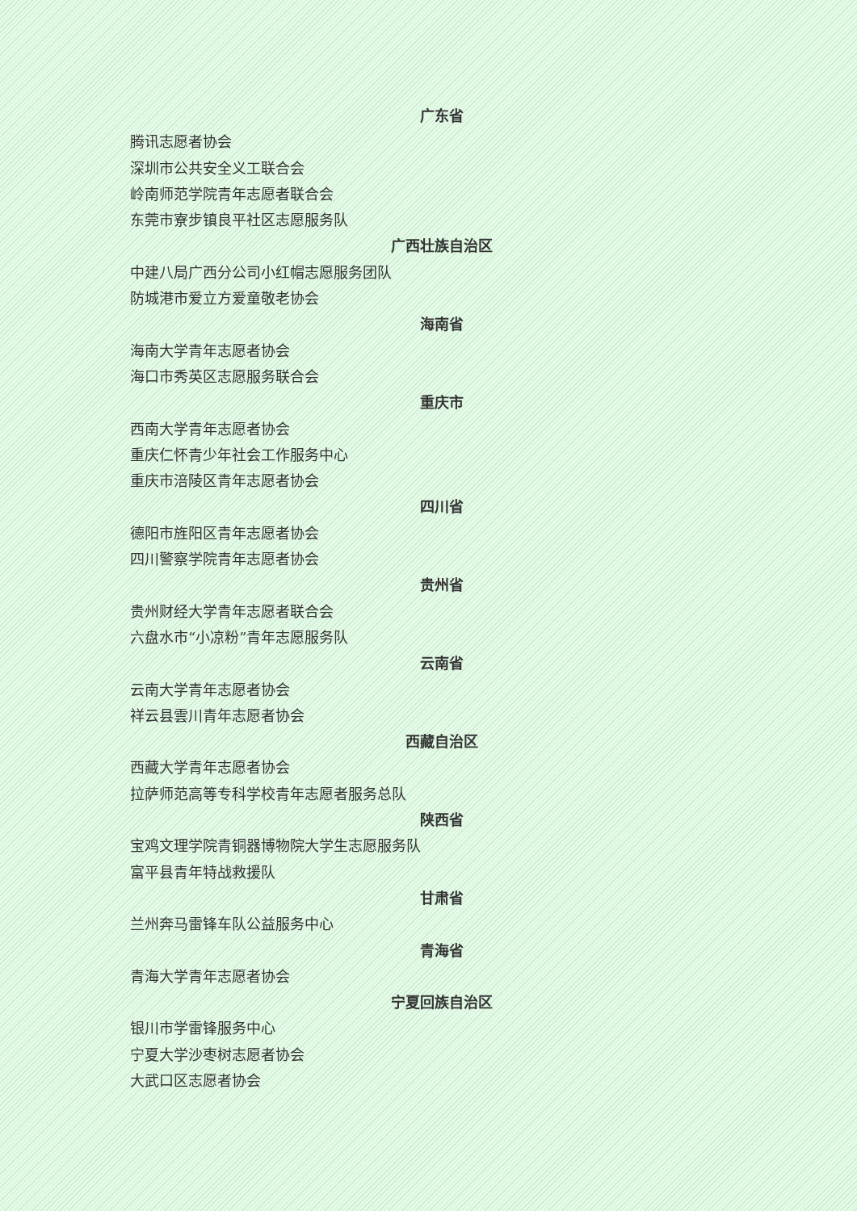广东省
腾讯志愿者协会
深圳市公共安全义工联合会
岭南师范学院青年志愿者联合会
东莞市寮步镇良平社区志愿服务队
广西壮族自治区
中建八局广西分公司小红帽志愿服务团队
防城港市爱立方爱童敬老协会
海南省
海南大学青年志愿者协会
海口市秀英区志愿服务联合会
重庆市
西南大学青年志愿者协会
重庆仁怀青少年社会工作服务中心
重庆市涪陵区青年志愿者协会
四川省
德阳市旌阳区青年志愿者协会
四川警察学院青年志愿者协会
贵州省
贵州财经大学青年志愿者联合会
六盘水市“小凉粉”青年志愿服务队
云南省
云南大学青年志愿者协会
祥云县雲川青年志愿者协会
西藏自治区
西藏大学青年志愿者协会
拉萨师范高等专科学校青年志愿者服务总队
陕西省
宝鸡文理学院青铜器博物院大学生志愿服务队
富平县青年特战救援队
甘肃省
兰州奔马雷锋车队公益服务中心
青海省
青海大学青年志愿者协会
宁夏回族自治区
银川市学雷锋服务中心
宁夏大学沙枣树志愿者协会
大武口区志愿者协会